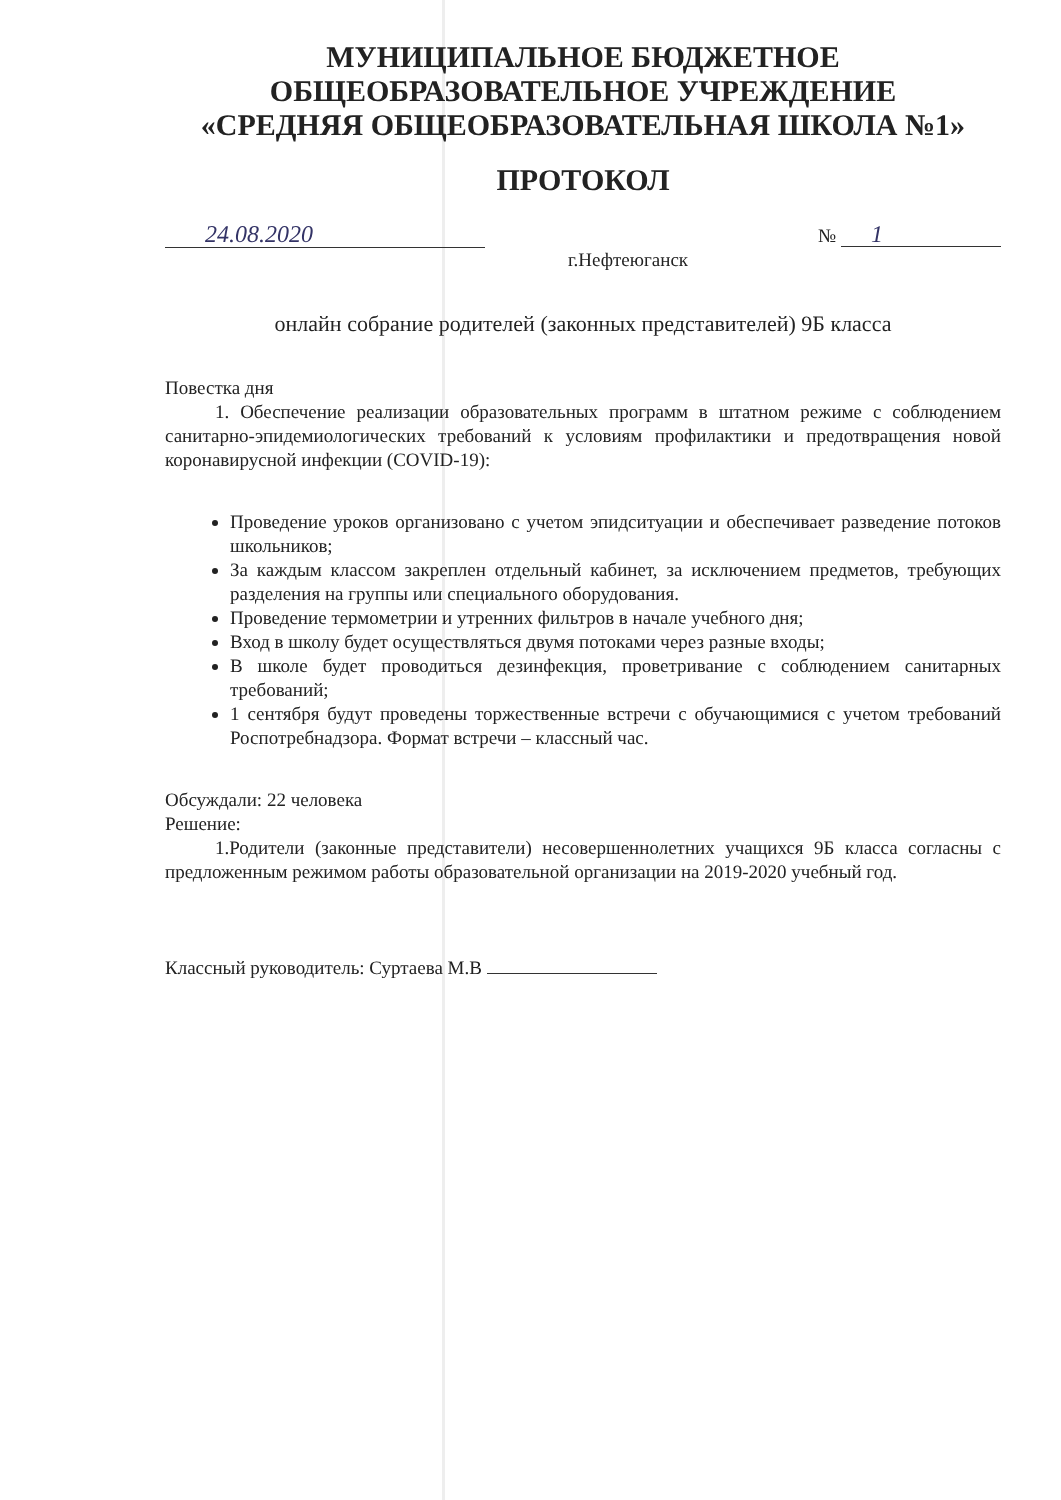МУНИЦИПАЛЬНОЕ БЮДЖЕТНОЕ
ОБЩЕОБРАЗОВАТЕЛЬНОЕ УЧРЕЖДЕНИЕ
«СРЕДНЯЯ ОБЩЕОБРАЗОВАТЕЛЬНАЯ ШКОЛА №1»
ПРОТОКОЛ
24.08.2020 № 1
г.Нефтеюганск
онлайн собрание родителей (законных представителей) 9Б класса
Повестка дня
1. Обеспечение реализации образовательных программ в штатном режиме с соблюдением санитарно-эпидемиологических требований к условиям профилактики и предотвращения новой коронавирусной инфекции (COVID-19):
Проведение уроков организовано с учетом эпидситуации и обеспечивает разведение потоков школьников;
За каждым классом закреплен отдельный кабинет, за исключением предметов, требующих разделения на группы или специального оборудования.
Проведение термометрии и утренних фильтров в начале учебного дня;
Вход в школу будет осуществляться двумя потоками через разные входы;
В школе будет проводиться дезинфекция, проветривание с соблюдением санитарных требований;
1 сентября будут проведены торжественные встречи с обучающимися с учетом требований Роспотребнадзора. Формат встречи – классный час.
Обсуждали: 22 человека
Решение:
1.Родители (законные представители) несовершеннолетних учащихся 9Б класса согласны с предложенным режимом работы образовательной организации на 2019-2020 учебный год.
Классный руководитель: Суртаева М.В